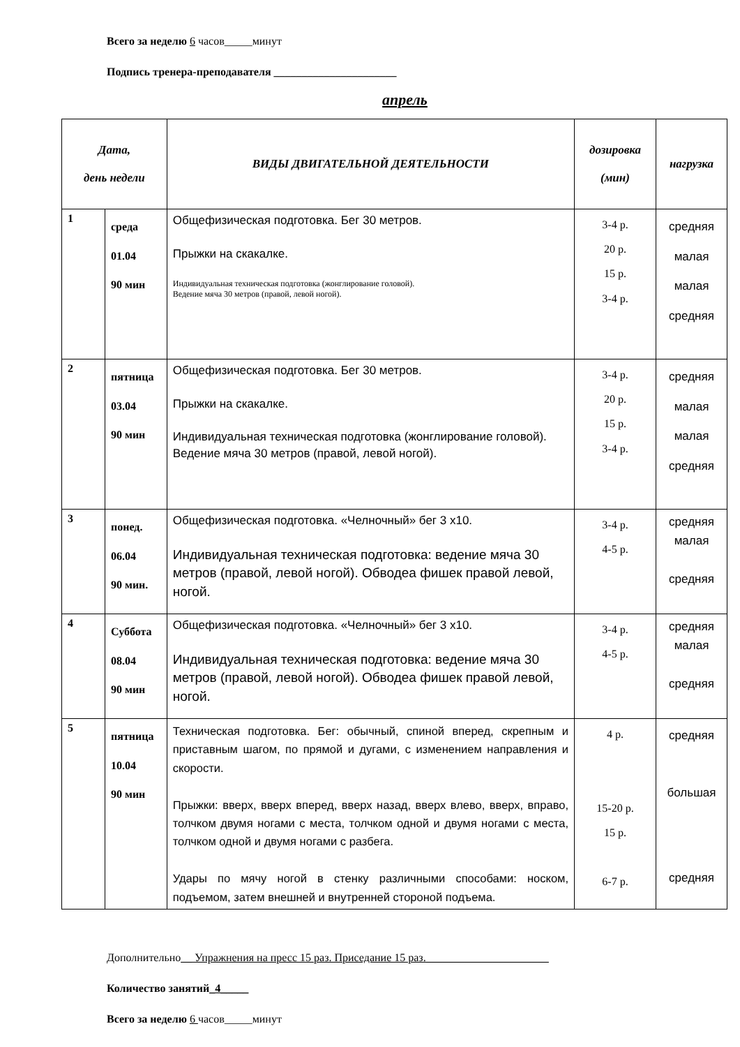Всего за неделю 6 часов_____минут
Подпись тренера-преподавателя ______________________
апрель
| Дата, день недели | | ВИДЫ ДВИГАТЕЛЬНОЙ ДЕЯТЕЛЬНОСТИ | дозировка (мин) | нагрузка |
| --- | --- | --- | --- | --- |
| 1 | среда 01.04 90 мин | Общефизическая подготовка. Бег 30 метров. Прыжки на скакалке. Индивидуальная техническая подготовка (жонглирование головой). Ведение мяча 30 метров (правой, левой ногой). | 3-4 р. 20 р. 15 р. 3-4 р. | средняя малая малая средняя |
| 2 | пятница 03.04 90 мин | Общефизическая подготовка. Бег 30 метров. Прыжки на скакалке. Индивидуальная техническая подготовка (жонглирование головой). Ведение мяча 30 метров (правой, левой ногой). | 3-4 р. 20 р. 15 р. 3-4 р. | средняя малая малая средняя |
| 3 | понед. 06.04 90 мин. | Общефизическая подготовка. «Челночный» бег 3 х10. Индивидуальная техническая подготовка: ведение мяча 30 метров (правой, левой ногой). Обводеа фишек правой левой, ногой. | 3-4 р. 4-5 р. | средняя малая средняя |
| 4 | Суббота 08.04 90 мин | Общефизическая подготовка. «Челночный» бег 3 х10. Индивидуальная техническая подготовка: ведение мяча 30 метров (правой, левой ногой). Обводеа фишек правой левой, ногой. | 3-4 р. 4-5 р. | средняя малая средняя |
| 5 | пятница 10.04 90 мин | Техническая подготовка. Бег: обычный, спиной вперед, скрепным и приставным шагом, по прямой и дугами, с изменением направления и скорости. Прыжки: вверх, вверх вперед, вверх назад, вверх влево, вверх, вправо, толчком двумя ногами с места, толчком одной и двумя ногами с места, толчком одной и двумя ногами с разбега. Удары по мячу ногой в стенку различными способами: носком, подъемом, затем внешней и внутренней стороной подъема. | 4 р. 15-20 р. 15 р. 6-7 р. | средняя большая средняя |
Дополнительно__ Упражнения на пресс 15 раз. Приседание 15 раз.______________________
Количество занятий_4_____
Всего за неделю 6 часов_____минут